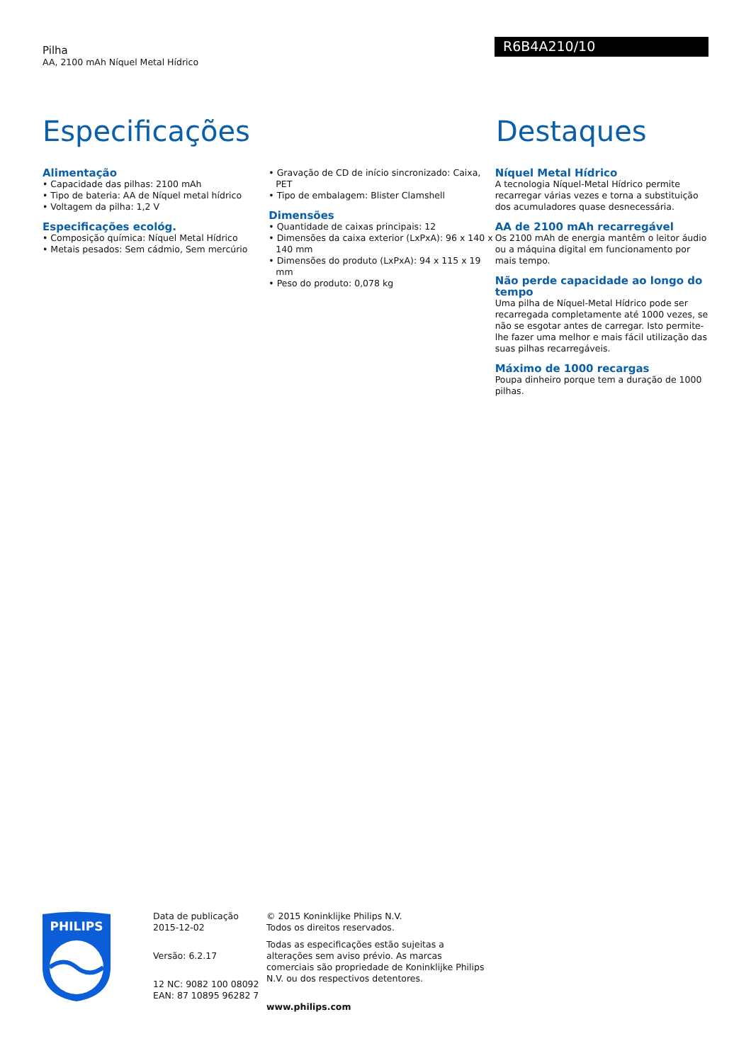Pilha
AA, 2100 mAh Níquel Metal Hídrico
R6B4A210/10
Especificações Destaques
Alimentação
• Capacidade das pilhas: 2100 mAh
• Tipo de bateria: AA de Níquel metal hídrico
• Voltagem da pilha: 1,2 V
Especificações ecológ.
• Composição química: Níquel Metal Hídrico
• Metais pesados: Sem cádmio, Sem mercúrio
• Gravação de CD de início sincronizado: Caixa, PET
• Tipo de embalagem: Blister Clamshell
Dimensões
• Quantidade de caixas principais: 12
• Dimensões da caixa exterior (LxPxA): 96 x 140 x 140 mm
• Dimensões do produto (LxPxA): 94 x 115 x 19 mm
• Peso do produto: 0,078 kg
Níquel Metal Hídrico
A tecnologia Níquel-Metal Hídrico permite recarregar várias vezes e torna a substituição dos acumuladores quase desnecessária.
AA de 2100 mAh recarregável
Os 2100 mAh de energia mantêm o leitor áudio ou a máquina digital em funcionamento por mais tempo.
Não perde capacidade ao longo do tempo
Uma pilha de Níquel-Metal Hídrico pode ser recarregada completamente até 1000 vezes, se não se esgotar antes de carregar. Isto permite-lhe fazer uma melhor e mais fácil utilização das suas pilhas recarregáveis.
Máximo de 1000 recargas
Poupa dinheiro porque tem a duração de 1000 pilhas.
PHILIPS
Data de publicação
2015-12-02
Versão: 6.2.17
12 NC: 9082 100 08092
EAN: 87 10895 96282 7
© 2015 Koninklijke Philips N.V.
Todos os direitos reservados.
Todas as especificações estão sujeitas a alterações sem aviso prévio. As marcas comerciais são propriedade de Koninklijke Philips N.V. ou dos respectivos detentores.
www.philips.com